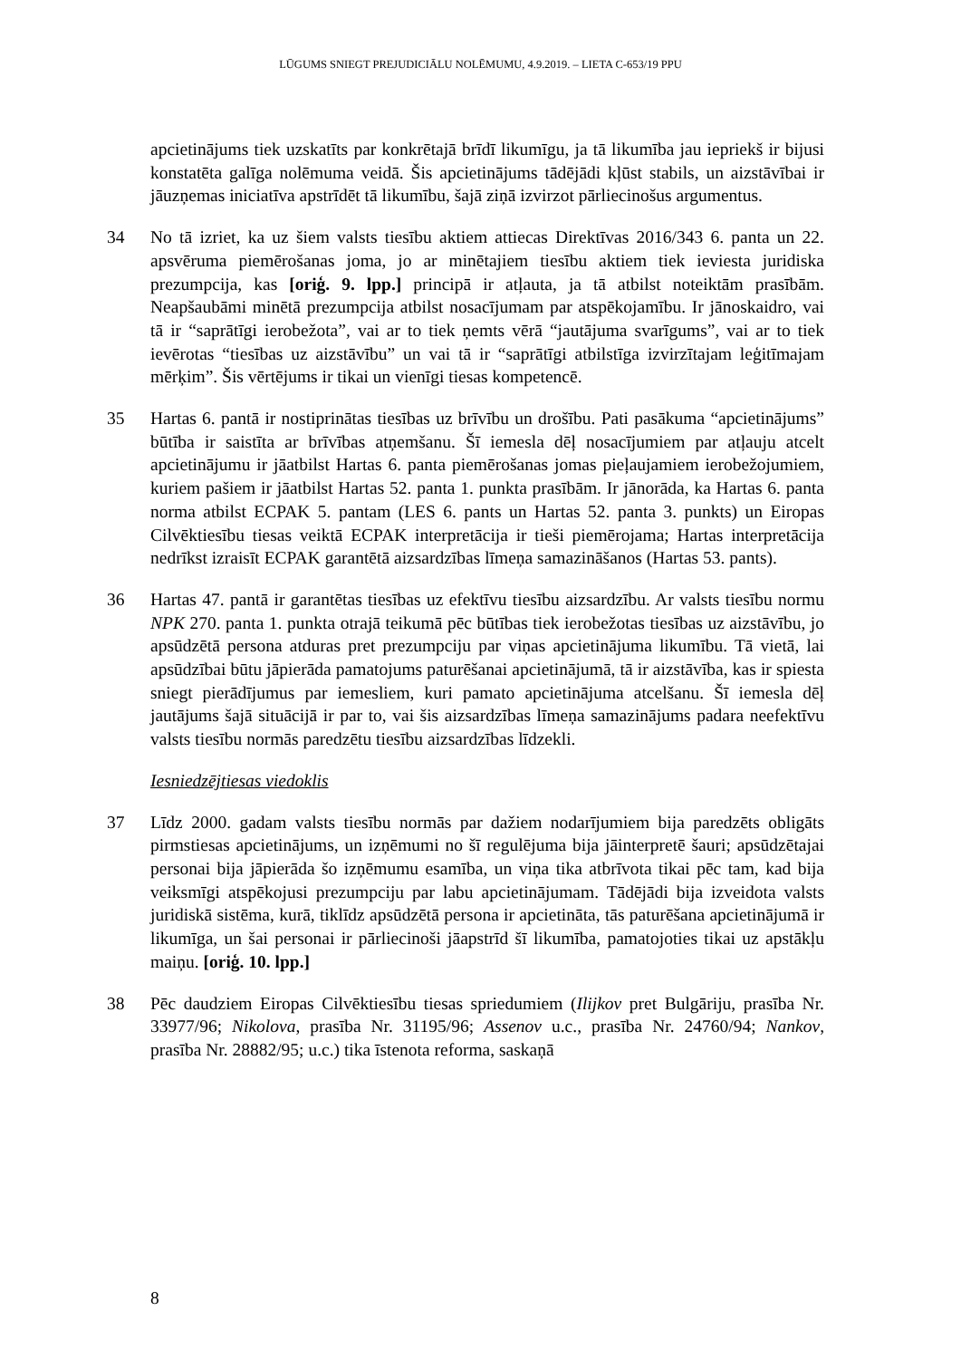LŪGUMS SNIEGT PREJUDICIĀLU NOLĒMUMU, 4.9.2019. – LIETA C-653/19 PPU
apcietinājums tiek uzskatīts par konkrētajā brīdī likumīgu, ja tā likumība jau iepriekš ir bijusi konstatēta galīga nolēmuma veidā. Šis apcietinājums tādējādi kļūst stabils, un aizstāvībai ir jāuzņemas iniciatīva apstrīdēt tā likumību, šajā ziņā izvirzot pārliecinošus argumentus.
34 No tā izriet, ka uz šiem valsts tiesību aktiem attiecas Direktīvas 2016/343 6. panta un 22. apsvēruma piemērošanas joma, jo ar minētajiem tiesību aktiem tiek ieviesta juridiska prezumpcija, kas [oriģ. 9. lpp.] principā ir atļauta, ja tā atbilst noteiktām prasībām. Neapšaubāmi minētā prezumpcija atbilst nosacījumam par atspēkojamību. Ir jānoskaidro, vai tā ir “saprātīgi ierobežota”, vai ar to tiek ņemts vērā “jautājuma svarīgums”, vai ar to tiek ievērotas “tiesības uz aizstāvību” un vai tā ir “saprātīgi atbilstīga izvirzītajam leģitīmajam mērķim”. Šis vērtējums ir tikai un vienīgi tiesas kompetencē.
35 Hartas 6. pantā ir nostiprinātas tiesības uz brīvību un drošību. Pati pasākuma “apcietinājums” būtība ir saistīta ar brīvības atņemšanu. Šī iemesla dēļ nosacījumiem par atļauju atcelt apcietinājumu ir jāatbilst Hartas 6. panta piemērošanas jomas pieļaujamiem ierobežojumiem, kuriem pašiem ir jāatbilst Hartas 52. panta 1. punkta prasībām. Ir jānorāda, ka Hartas 6. panta norma atbilst ECPAK 5. pantam (LES 6. pants un Hartas 52. panta 3. punkts) un Eiropas Cilvēktiesību tiesas veiktā ECPAK interpretācija ir tieši piemērojama; Hartas interpretācija nedrīkst izraisīt ECPAK garantētā aizsardzības līmeņa samazināšanos (Hartas 53. pants).
36 Hartas 47. pantā ir garantētas tiesības uz efektīvu tiesību aizsardzību. Ar valsts tiesību normu NPK 270. panta 1. punkta otrajā teikumā pēc būtības tiek ierobežotas tiesības uz aizstāvību, jo apsūdzētā persona atduras pret prezumpciju par viņas apcietinājuma likumību. Tā vietā, lai apsūdzībai būtu jāpierāda pamatojums paturēšanai apcietinājumā, tā ir aizstāvība, kas ir spiesta sniegt pierādījumus par iemesliem, kuri pamato apcietinājuma atcelšanu. Šī iemesla dēļ jautājums šajā situācijā ir par to, vai šis aizsardzības līmeņa samazinājums padara neefektīvu valsts tiesību normās paredzētu tiesību aizsardzības līdzekli.
Iesniedzējtiesas viedoklis
37 Līdz 2000. gadam valsts tiesību normās par dažiem nodarījumiem bija paredzēts obligāts pirmstiesas apcietinājums, un izņēmumi no šī regulējuma bija jāinterpretē šauri; apsūdzētajai personai bija jāpierāda šo izņēmumu esamība, un viņa tika atbrīvota tikai pēc tam, kad bija veiksmīgi atspēkojusi prezumpciju par labu apcietinājumam. Tādējādi bija izveidota valsts juridiskā sistēma, kurā, tiklīdz apsūdzētā persona ir apcietināta, tās paturēšana apcietinājumā ir likumīga, un šai personai ir pārliecinoši jāapstrīd šī likumība, pamatojoties tikai uz apstākļu maiņu. [oriģ. 10. lpp.]
38 Pēc daudziem Eiropas Cilvēktiesību tiesas spriedumiem (Ilijkov pret Bulgāriju, prasība Nr. 33977/96; Nikolova, prasība Nr. 31195/96; Assenov u.c., prasība Nr. 24760/94; Nankov, prasība Nr. 28882/95; u.c.) tika īstenota reforma, saskaņā
8